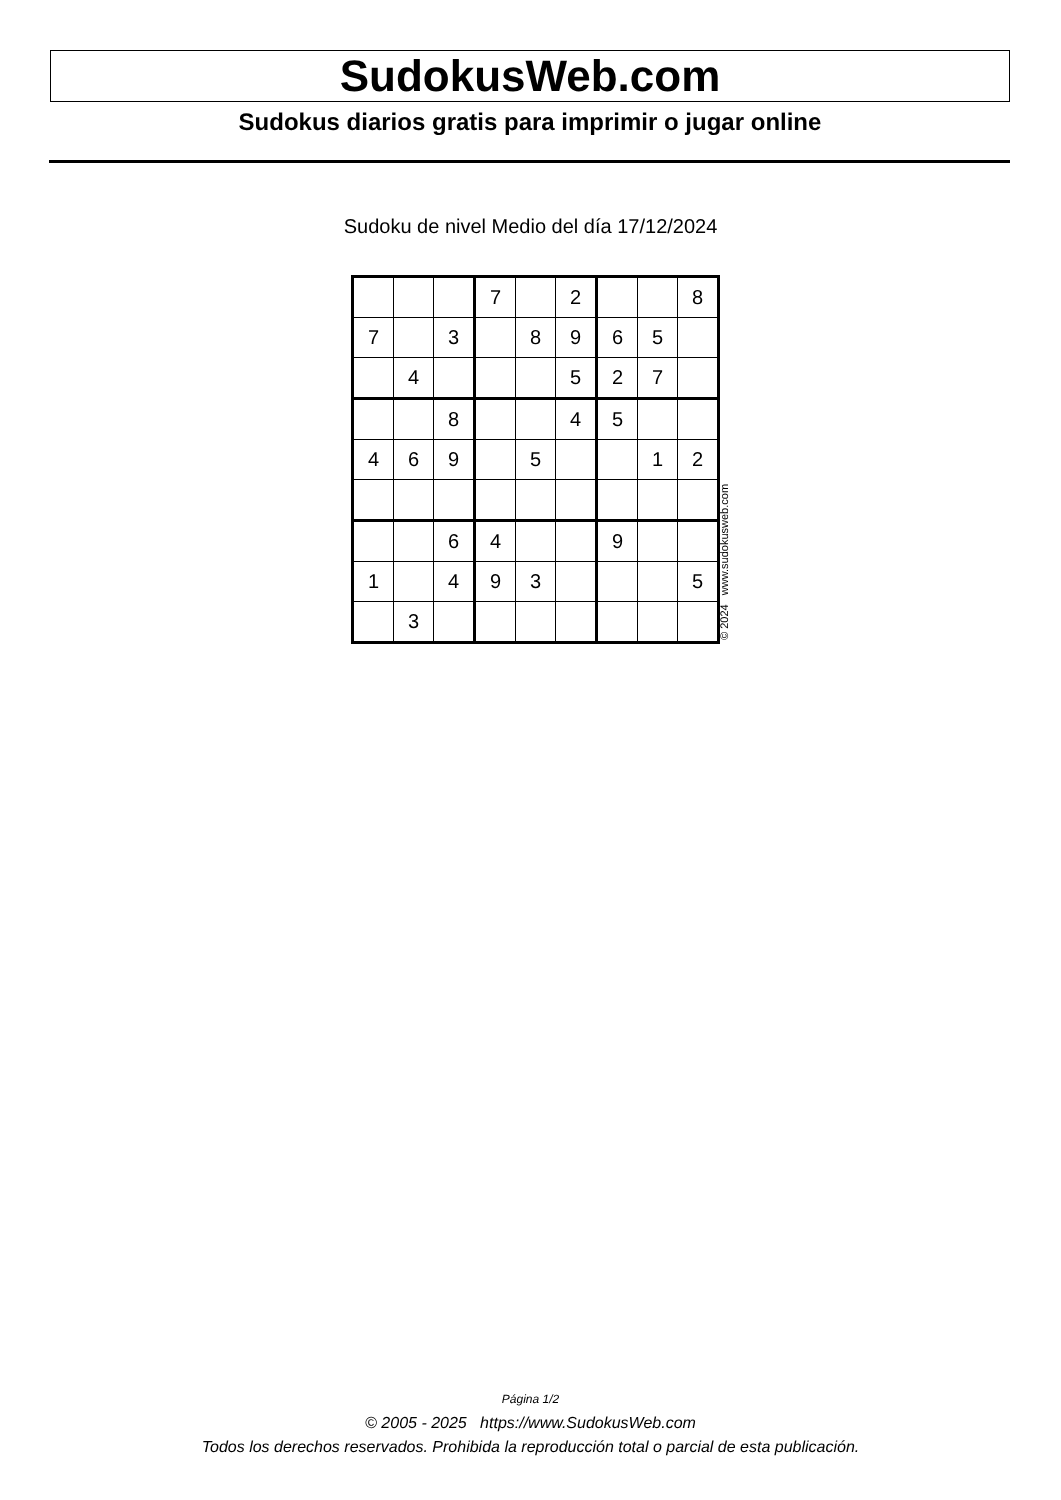SudokusWeb.com
Sudokus diarios gratis para imprimir o jugar online
Sudoku de nivel Medio del día 17/12/2024
| | | | 7 | | 2 | | | 8 |
| 7 | | 3 | | 8 | 9 | 6 | 5 | |
| | 4 | | | | 5 | 2 | 7 | |
| | | 8 | | | 4 | 5 | | |
| 4 | 6 | 9 | | 5 | | | 1 | 2 |
| | | 6 | 4 | | | 9 | | |
| 1 | | 4 | 9 | 3 | | | | 5 |
| | 3 | | | | | | | |
© 2024 www.sudokusweb.com
Página 1/2
© 2005 - 2025 https://www.SudokusWeb.com
Todos los derechos reservados. Prohibida la reproducción total o parcial de esta publicación.